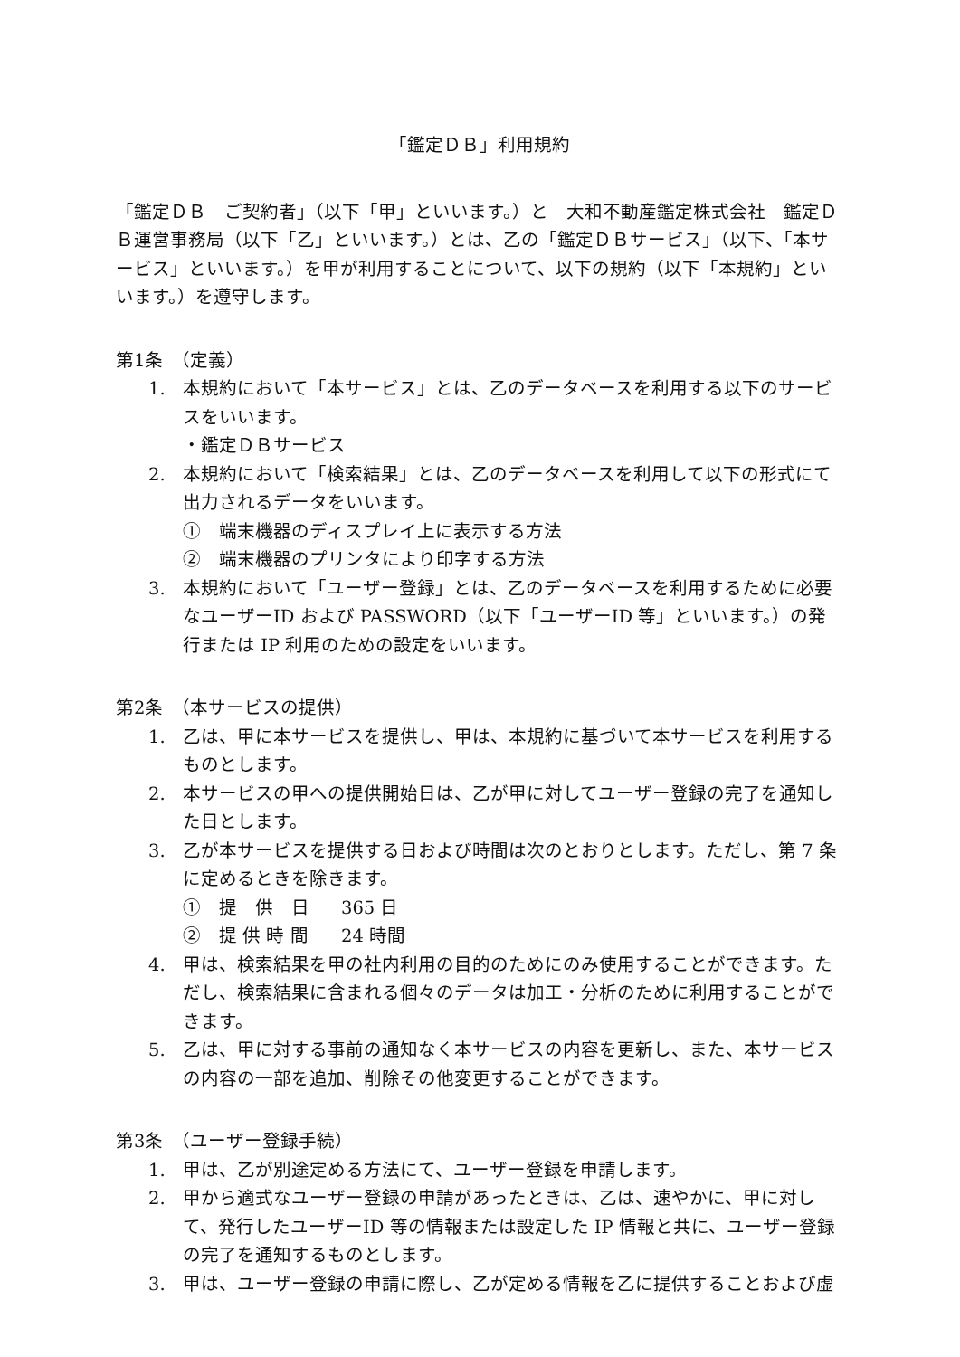「鑑定ＤＢ」利用規約
「鑑定ＤＢ　ご契約者」（以下「甲」といいます。）と　大和不動産鑑定株式会社　鑑定ＤＢ運営事務局（以下「乙」といいます。）とは、乙の「鑑定ＤＢサービス」（以下、「本サービス」といいます。）を甲が利用することについて、以下の規約（以下「本規約」といいます。）を遵守します。
第1条　（定義）
1. 本規約において「本サービス」とは、乙のデータベースを利用する以下のサービスをいいます。
・鑑定ＤＢサービス
2. 本規約において「検索結果」とは、乙のデータベースを利用して以下の形式にて出力されるデータをいいます。
①　端末機器のディスプレイ上に表示する方法
②　端末機器のプリンタにより印字する方法
3. 本規約において「ユーザー登録」とは、乙のデータベースを利用するために必要なユーザーID および PASSWORD（以下「ユーザーID 等」といいます。）の発行または IP 利用のための設定をいいます。
第2条　（本サービスの提供）
1. 乙は、甲に本サービスを提供し、甲は、本規約に基づいて本サービスを利用するものとします。
2. 本サービスの甲への提供開始日は、乙が甲に対してユーザー登録の完了を通知した日とします。
3. 乙が本サービスを提供する日および時間は次のとおりとします。ただし、第 7 条に定めるときを除きます。
①　提　供　日 365 日
②　提 供 時 間 24 時間
4. 甲は、検索結果を甲の社内利用の目的のためにのみ使用することができます。ただし、検索結果に含まれる個々のデータは加工・分析のために利用することができます。
5. 乙は、甲に対する事前の通知なく本サービスの内容を更新し、また、本サービスの内容の一部を追加、削除その他変更することができます。
第3条　（ユーザー登録手続）
1. 甲は、乙が別途定める方法にて、ユーザー登録を申請します。
2. 甲から適式なユーザー登録の申請があったときは、乙は、速やかに、甲に対して、発行したユーザーID 等の情報または設定した IP 情報と共に、ユーザー登録の完了を通知するものとします。
3. 甲は、ユーザー登録の申請に際し、乙が定める情報を乙に提供することおよび虚